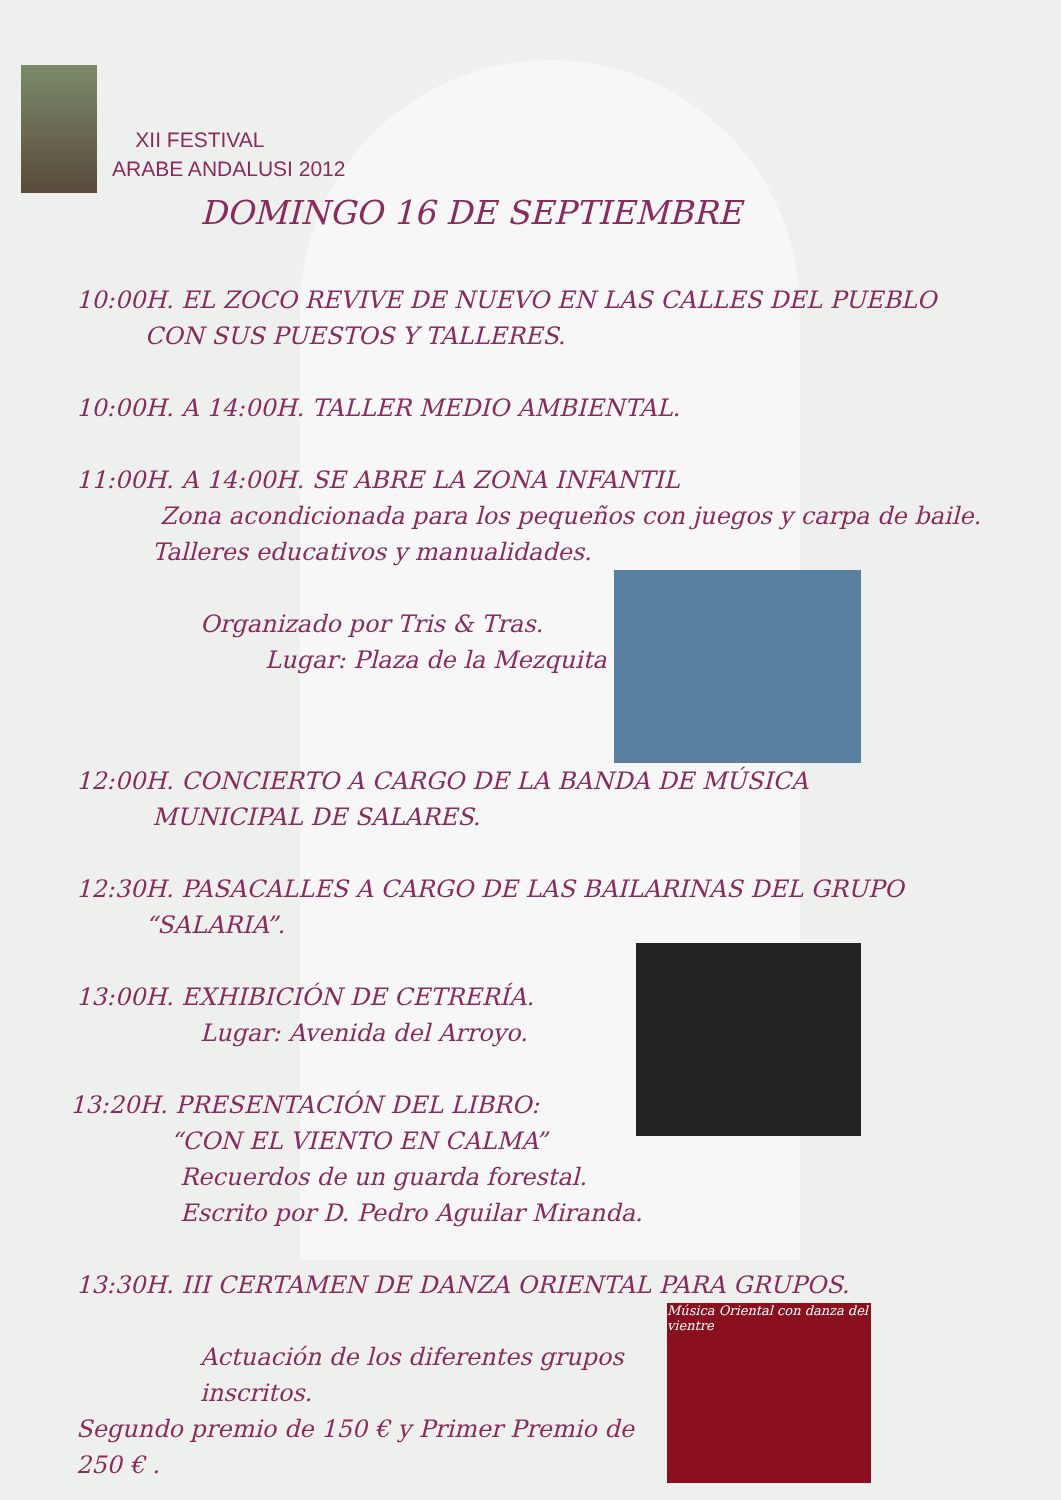XII FESTIVAL
ARABE ANDALUSI 2012
DOMINGO 16 DE SEPTIEMBRE
10:00H. EL ZOCO REVIVE DE NUEVO EN LAS CALLES DEL PUEBLO
CON SUS PUESTOS Y TALLERES.
10:00H. A 14:00H. TALLER MEDIO AMBIENTAL.
11:00H. A 14:00H. SE ABRE LA ZONA INFANTIL
Zona acondicionada para los pequeños con juegos y carpa de baile.
Talleres educativos y manualidades.
Organizado por Tris & Tras.
Lugar: Plaza de la Mezquita
12:00H. CONCIERTO A CARGO DE LA BANDA DE MÚSICA
MUNICIPAL DE SALARES.
12:30H. PASACALLES A CARGO DE LAS BAILARINAS DEL GRUPO
“SALARIA”.
13:00H. EXHIBICIÓN DE CETRERÍA.
Lugar: Avenida del Arroyo.
13:20H. PRESENTACIÓN DEL LIBRO:
“CON EL VIENTO EN CALMA”
Recuerdos de un guarda forestal.
Escrito por D. Pedro Aguilar Miranda.
13:30H. III CERTAMEN DE DANZA ORIENTAL PARA GRUPOS.
Música Oriental con danza del vientre
Actuación de los diferentes grupos inscritos.
Segundo premio de 150 € y Primer Premio de 250 € .